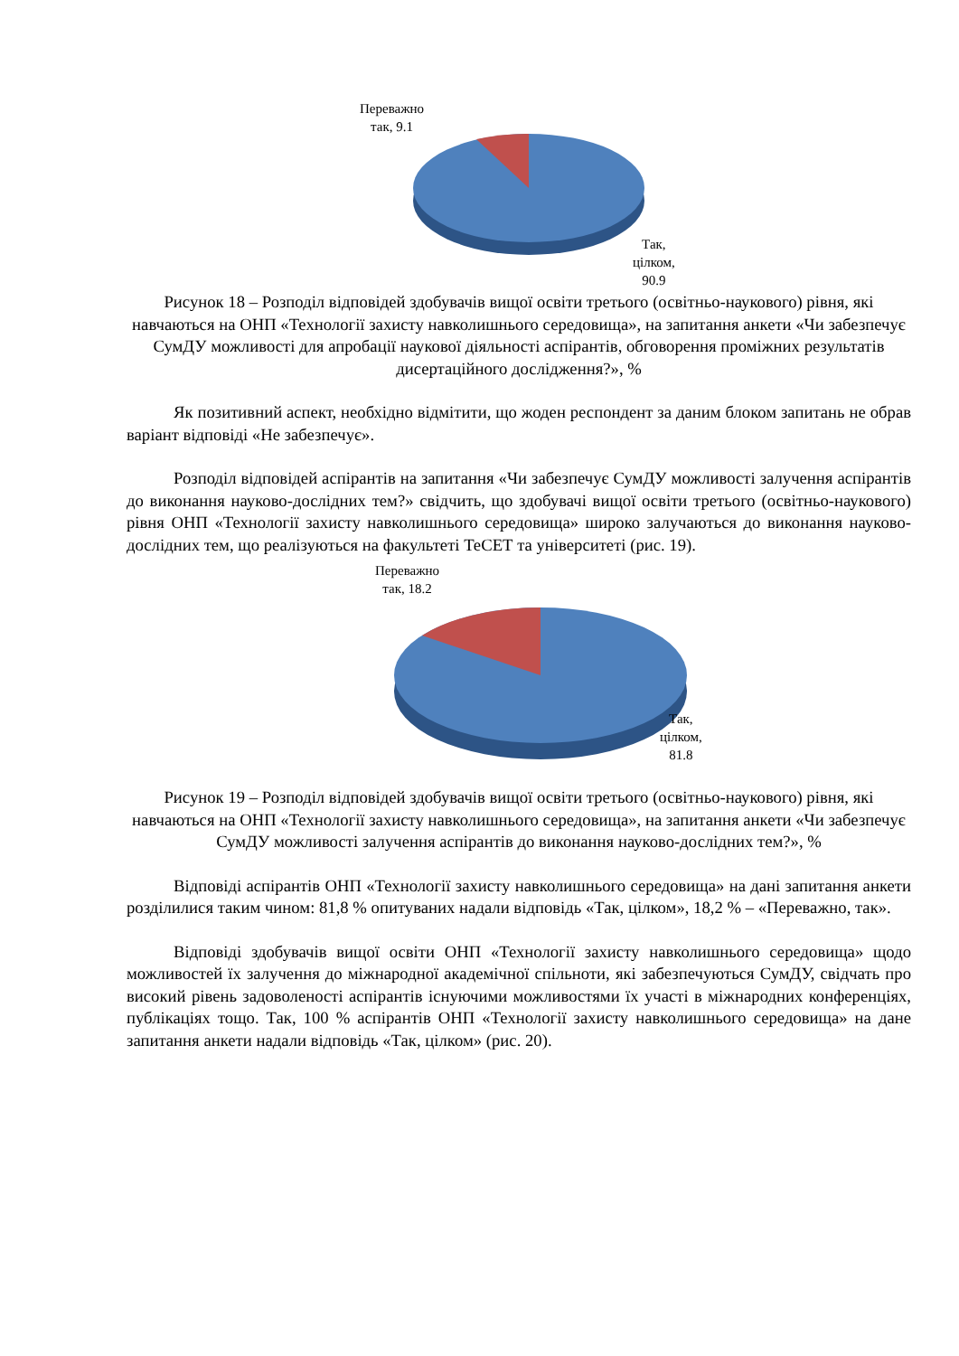Переважно
так, 9.1
Так,
цілком,
90.9
Рисунок 18 – Розподіл відповідей здобувачів вищої освіти третього (освітньо-наукового) рівня, які навчаються на ОНП «Технології захисту навколишнього середовища», на запитання анкети «Чи забезпечує СумДУ можливості для апробації наукової діяльності аспірантів, обговорення проміжних результатів дисертаційного дослідження?», %
Як позитивний аспект, необхідно відмітити, що жоден респондент за даним блоком запитань не обрав варіант відповіді «Не забезпечує».
Розподіл відповідей аспірантів на запитання «Чи забезпечує СумДУ можливості залучення аспірантів до виконання науково-дослідних тем?» свідчить, що здобувачі вищої освіти третього (освітньо-наукового) рівня ОНП «Технології захисту навколишнього середовища» широко залучаються до виконання науково-дослідних тем, що реалізуються на факультеті ТеСЕТ та університеті (рис. 19).
Переважно
так, 18.2
Так,
цілком,
81.8
Рисунок 19 – Розподіл відповідей здобувачів вищої освіти третього (освітньо-наукового) рівня, які навчаються на ОНП «Технології захисту навколишнього середовища», на запитання анкети «Чи забезпечує СумДУ можливості залучення аспірантів до виконання науково-дослідних тем?», %
Відповіді аспірантів ОНП «Технології захисту навколишнього середовища» на дані запитання анкети розділилися таким чином: 81,8 % опитуваних надали відповідь «Так, цілком», 18,2 % – «Переважно, так».
Відповіді здобувачів вищої освіти ОНП «Технології захисту навколишнього середовища» щодо можливостей їх залучення до міжнародної академічної спільноти, які забезпечуються СумДУ, свідчать про високий рівень задоволеності аспірантів існуючими можливостями їх участі в міжнародних конференціях, публікаціях тощо. Так, 100 % аспірантів ОНП «Технології захисту навколишнього середовища» на дане запитання анкети надали відповідь «Так, цілком» (рис. 20).